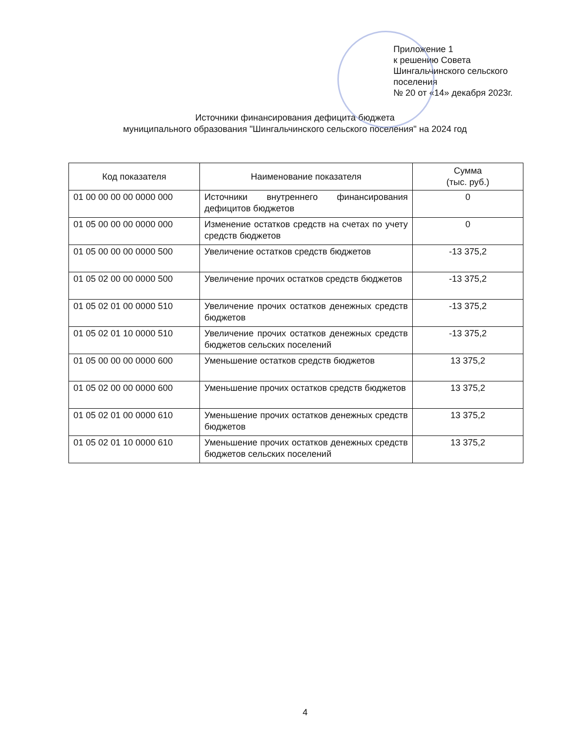Приложение 1
к решению Совета
Шингальчинского сельского поселения
№ 20 от «14» декабря 2023г.
Источники финансирования дефицита бюджета
муниципального образования "Шингальчинского сельского поселения" на 2024 год
| Код показателя | Наименование показателя | Сумма (тыс. руб.) |
| --- | --- | --- |
| 01 00 00 00 00 0000 000 | Источники внутреннего финансирования дефицитов бюджетов | 0 |
| 01 05 00 00 00 0000 000 | Изменение остатков средств на счетах по учету средств бюджетов | 0 |
| 01 05 00 00 00 0000 500 | Увеличение остатков средств бюджетов | -13 375,2 |
| 01 05 02 00 00 0000 500 | Увеличение прочих остатков средств бюджетов | -13 375,2 |
| 01 05 02 01 00 0000 510 | Увеличение прочих остатков денежных средств бюджетов | -13 375,2 |
| 01 05 02 01 10 0000 510 | Увеличение прочих остатков денежных средств бюджетов сельских поселений | -13 375,2 |
| 01 05 00 00 00 0000 600 | Уменьшение остатков средств бюджетов | 13 375,2 |
| 01 05 02 00 00 0000 600 | Уменьшение прочих остатков средств бюджетов | 13 375,2 |
| 01 05 02 01 00 0000 610 | Уменьшение прочих остатков денежных средств бюджетов | 13 375,2 |
| 01 05 02 01 10 0000 610 | Уменьшение прочих остатков денежных средств бюджетов сельских поселений | 13 375,2 |
4